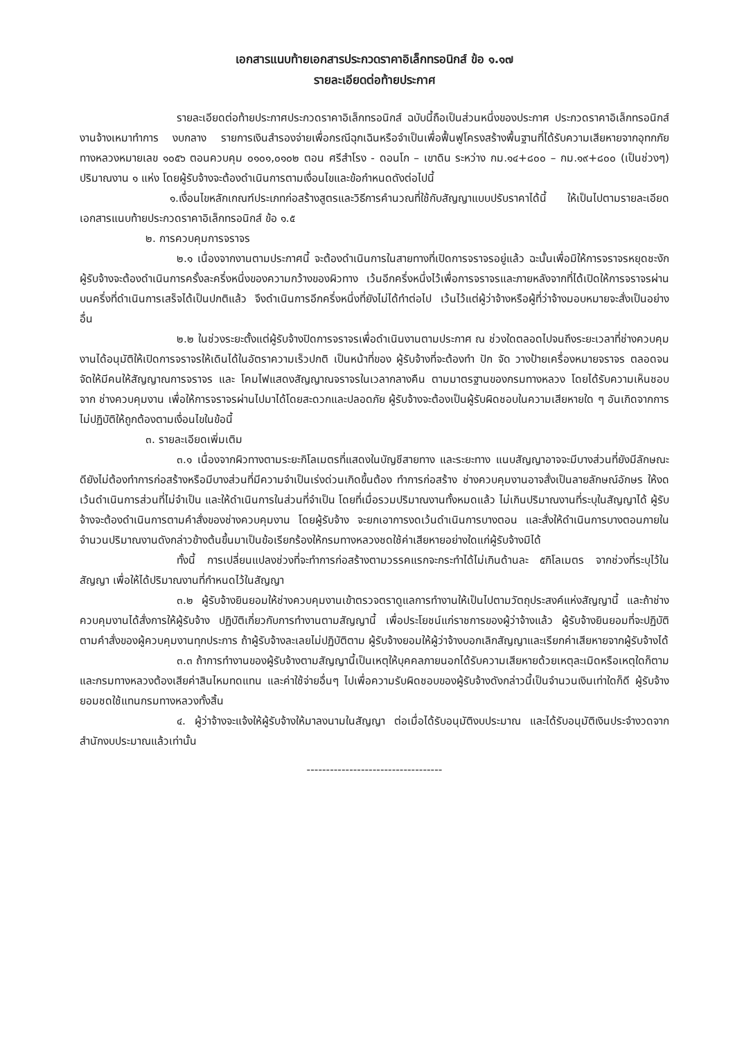เอกสารแนบท้ายเอกสารประกวดราคาอิเล็กทรอนิกส์ ข้อ ๑.๑๗
รายละเอียดต่อท้ายประกาศ
รายละเอียดต่อท้ายประกาศประกวดราคาอิเล็กทรอนิกส์ ฉบับนี้ถือเป็นส่วนหนึ่งของประกาศ ประกวดราคาอิเล็กทรอนิกส์ งานจ้างเหมาทำการ งบกลาง รายการเงินสำรองจ่ายเพื่อกรณีฉุกเฉินหรือจำเป็นเพื่อฟื้นฟูโครงสร้างพื้นฐานที่ได้รับความเสียหายจากอุทกภัย ทางหลวงหมายเลข ๑๐๕๖ ตอนควบคุม ๐๑๐๑,๐๑๐๒ ตอน ศรีสำโรง - ดอนโก – เขาดิน ระหว่าง กม.๑๔+๘๐๐ – กม.๑๙+๘๐๐ (เป็นช่วงๆ) ปริมาณงาน ๑ แห่ง โดยผู้รับจ้างจะต้องดำเนินการตามเงื่อนไขและข้อกำหนดดังต่อไปนี้
๑.เงื่อนไขหลักเกณฑ์ประเภทก่อสร้างสูตรและวิธีการคำนวณที่ใช้กับสัญญาแบบปรับราคาได้นี้ ให้เป็นไปตามรายละเอียดเอกสารแนบท้ายประกวดราคาอิเล็กทรอนิกส์ ข้อ ๑.๕
๒. การควบคุมการจราจร
๒.๑ เนื่องจากงานตามประกาศนี้ จะต้องดำเนินการในสายทางที่เปิดการจราจรอยู่แล้ว ฉะนั้นเพื่อมิให้การจราจรหยุดชะงัก ผู้รับจ้างจะต้องดำเนินการครั้งละครึ่งหนึ่งของความกว้างของผิวทาง เว้นอีกครึ่งหนึ่งไว้เพื่อการจราจรและภายหลังจากที่ได้เปิดให้การจราจรผ่านบนครึ่งที่ดำเนินการเสร็จได้เป็นปกติแล้ว จึงดำเนินการอีกครึ่งหนึ่งที่ยังไม่ได้ทำต่อไป เว้นไว้แต่ผู้ว่าจ้างหรือผู้ที่ว่าจ้างมอบหมายจะสั่งเป็นอย่างอื่น
๒.๒ ในช่วงระยะตั้งแต่ผู้รับจ้างปิดการจราจรเพื่อดำเนินงานตามประกาศ ณ ช่วงใดตลอดไปจนถึงระยะเวลาที่ช่างควบคุมงานได้อนุมัติให้เปิดการจราจรให้เดินได้ในอัตราความเร็วปกติ เป็นหน้าที่ของ ผู้รับจ้างที่จะต้องทำ ปัก จัด วางป้ายเครื่องหมายจราจร ตลอดจนจัดให้มีคนให้สัญญาณการจราจร และ โคมไฟแสดงสัญญาณจราจรในเวลากลางคืน ตามมาตรฐานของกรมทางหลวง โดยได้รับความเห็นชอบจาก ช่างควบคุมงาน เพื่อให้การจราจรผ่านไปมาได้โดยสะดวกและปลอดภัย ผู้รับจ้างจะต้องเป็นผู้รับผิดชอบในความเสียหายใด ๆ อันเกิดจากการไม่ปฏิบัติให้ถูกต้องตามเงื่อนไขในข้อนี้
๓. รายละเอียดเพิ่มเติม
๓.๑ เนื่องจากผิวทางตามระยะกิโลเมตรที่แสดงในบัญชีสายทาง และระยะทาง แนบสัญญาอาจจะมีบางส่วนที่ยังมีลักษณะดียังไม่ต้องทำการก่อสร้างหรือมีบางส่วนที่มีความจำเป็นเร่งด่วนเกิดขึ้นต้อง ทำการก่อสร้าง ช่างควบคุมงานอาจสั่งเป็นลายลักษณ์อักษร ให้งดเว้นดำเนินการส่วนที่ไม่จำเป็น และให้ดำเนินการในส่วนที่จำเป็น โดยที่เมื่อรวมปริมาณงานทั้งหมดแล้ว ไม่เกินปริมาณงานที่ระบุในสัญญาได้ ผู้รับจ้างจะต้องดำเนินการตามคำสั่งของช่างควบคุมงาน โดยผู้รับจ้าง จะยกเอาการงดเว้นดำเนินการบางตอน และสั่งให้ดำเนินการบางตอนภายในจำนวนปริมาณงานดังกล่าวข้างต้นขึ้นมาเป็นข้อเรียกร้องให้กรมทางหลวงชดใช้ค่าเสียหายอย่างใดแก่ผู้รับจ้างมิได้
ทั้งนี้ การเปลี่ยนแปลงช่วงที่จะทำการก่อสร้างตามวรรคแรกจะกระทำได้ไม่เกินด้านละ ๕กิโลเมตร จากช่วงที่ระบุไว้ในสัญญา เพื่อให้ได้ปริมาณงานที่กำหนดไว้ในสัญญา
๓.๒ ผู้รับจ้างยินยอมให้ช่างควบคุมงานเข้าตรวจตราดูแลการทำงานให้เป็นไปตามวัตถุประสงค์แห่งสัญญานี้ และถ้าช่างควบคุมงานได้สั่งการให้ผู้รับจ้าง ปฏิบัติเกี่ยวกับการทำงานตามสัญญานี้ เพื่อประโยชน์แก่ราชการของผู้ว่าจ้างแล้ว ผู้รับจ้างยินยอมที่จะปฏิบัติตามคำสั่งของผู้ควบคุมงานทุกประการ ถ้าผู้รับจ้างละเลยไม่ปฏิบัติตาม ผู้รับจ้างยอมให้ผู้ว่าจ้างบอกเลิกสัญญาและเรียกค่าเสียหายจากผู้รับจ้างได้
๓.๓ ถ้าการทำงานของผู้รับจ้างตามสัญญานี้เป็นเหตุให้บุคคลภายนอกได้รับความเสียหายด้วยเหตุละเมิดหรือเหตุใดก็ตาม และกรมทางหลวงต้องเสียค่าสินไหมทดแทน และค่าใช้จ่ายอื่นๆ ไปเพื่อความรับผิดชอบของผู้รับจ้างดังกล่าวนี้เป็นจำนวนเงินเท่าใดก็ดี ผู้รับจ้างยอมชดใช้แทนกรมทางหลวงทั้งสิ้น
๔. ผู้ว่าจ้างจะแจ้งให้ผู้รับจ้างให้มาลงนามในสัญญา ต่อเมื่อได้รับอนุมัติงบประมาณ และได้รับอนุมัติเงินประจำงวดจากสำนักงบประมาณแล้วเท่านั้น
-----------------------------------